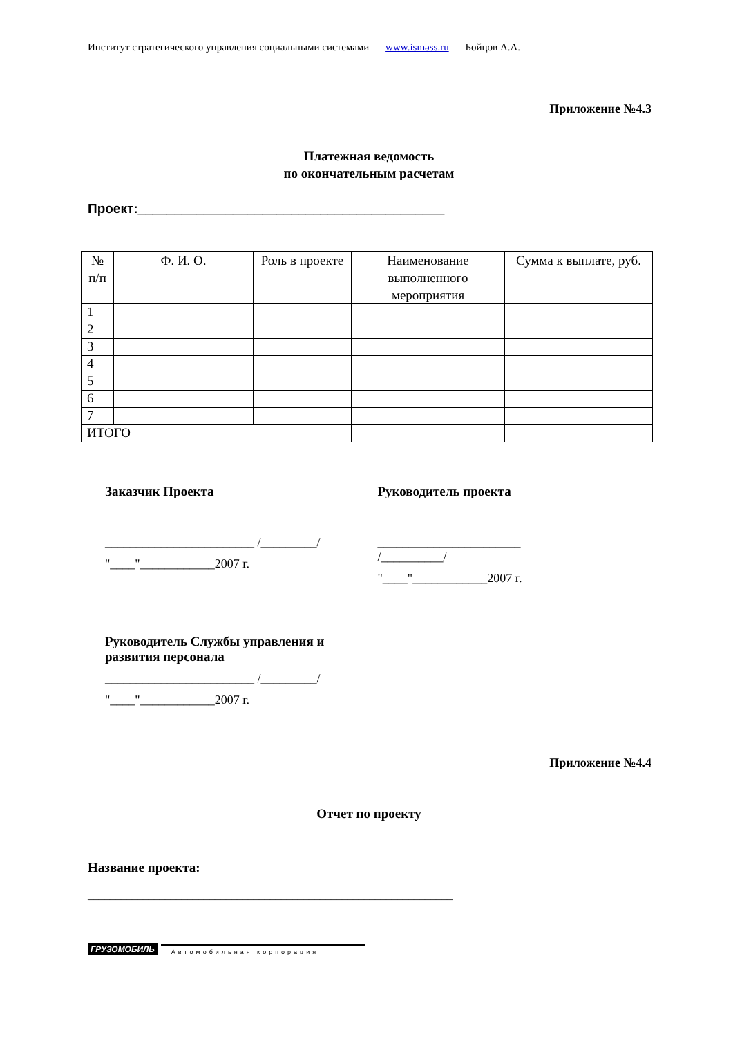Институт стратегического управления социальными системами www.isməss.ru Бойцов А.А.
Приложение №4.3
Платежная ведомость
по окончательным расчетам
Проект:__________________________________________
| № п/п | Ф. И. О. | Роль в проекте | Наименование выполненного мероприятия | Сумма к выплате, руб. |
| --- | --- | --- | --- | --- |
| 1 | | | | |
| 2 | | | | |
| 3 | | | | |
| 4 | | | | |
| 5 | | | | |
| 6 | | | | |
| 7 | | | | |
| ИТОГО | | | | |
Заказчик Проекта
________________________ /_________/
"____"____________2007 г.
Руководитель проекта
_______________________
/__________/
"____"____________2007 г.
Руководитель Службы управления и развития персонала
________________________ /_________/
"____"____________2007 г.
Приложение №4.4
Отчет по проекту
Название проекта:
__________________________________________________________________
ГРУЗОМОБИЛЬ
Автомобильная корпорация